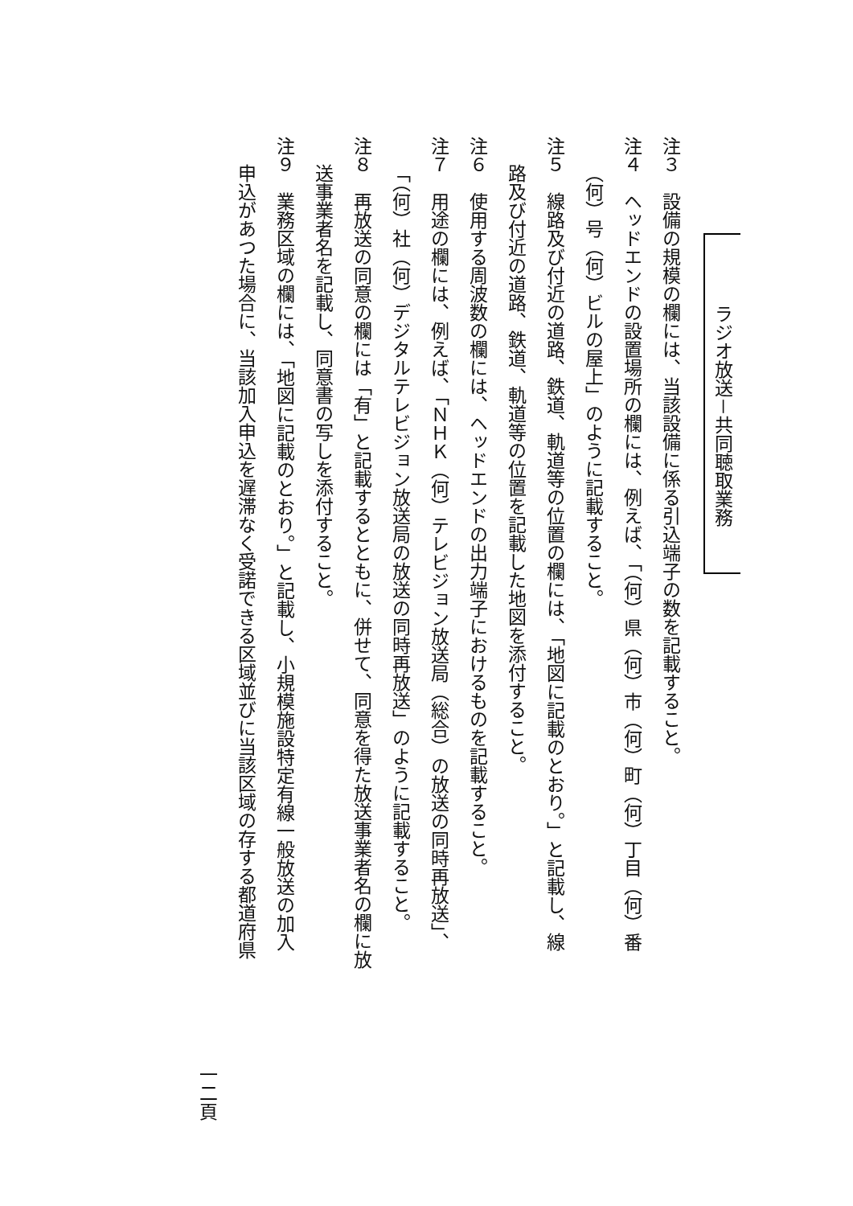ラジオ放送－共同聴取業務
注３　設備の規模の欄には、当該設備に係る引込端子の数を記載すること。
注４　ヘッドエンドの設置場所の欄には、例えば、「（何）県（何）市（何）町（何）丁目（何）番
（何）号（何）ビルの屋上」のように記載すること。
注５　線路及び付近の道路、鉄道、軌道等の位置の欄には、「地図に記載のとおり。」と記載し、線
路及び付近の道路、鉄道、軌道等の位置を記載した地図を添付すること。
注６　使用する周波数の欄には、ヘッドエンドの出力端子におけるものを記載すること。
注７　用途の欄には、例えば、「ＮＨＫ（何）テレビジョン放送局（総合）の放送の同時再放送」、
「（何）社（何）デジタルテレビジョン放送局の放送の同時再放送」のように記載すること。
注８　再放送の同意の欄には「有」と記載するとともに、併せて、同意を得た放送事業者名の欄に放
送事業者名を記載し、同意書の写しを添付すること。
注９　業務区域の欄には、「地図に記載のとおり。」と記載し、小規模施設特定有線一般放送の加入
申込があつた場合に、当該加入申込を遅滞なく受諾できる区域並びに当該区域の存する都道府県
一二頁